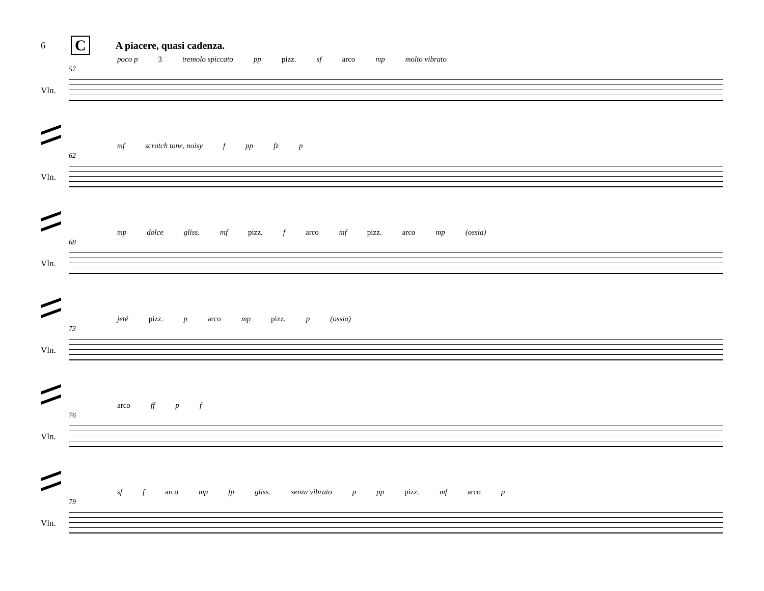6 C A piacere, quasi cadenza.
57
Vln.
poco p 3 tremolo spiccato pp pizz. sf arco mp molto vibrato
62
Vln.
mf scratch tone, noisy f pp fz p
68
Vln.
mp dolce gliss. mf pizz. f arco mf pizz. arco mp (ossia)
73
Vln.
jeté pizz. p arco mp pizz. p (ossia)
76
Vln.
arco ff p f
79
Vln.
sf f arco mp fp gliss. senza vibrato p pp pizz. mf arco p